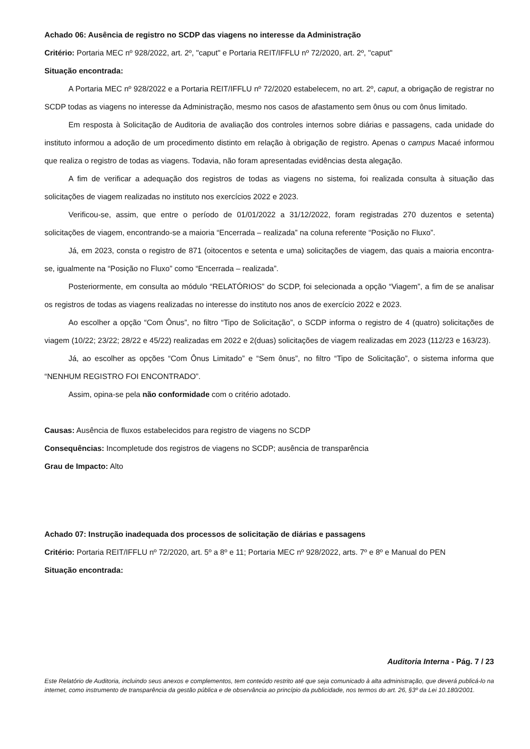Achado 06: Ausência de registro no SCDP das viagens no interesse da Administração
Critério: Portaria MEC nº 928/2022, art. 2º, "caput" e Portaria REIT/IFFLU nº 72/2020, art. 2º, "caput"
Situação encontrada:
A Portaria MEC nº 928/2022 e a Portaria REIT/IFFLU nº 72/2020 estabelecem, no art. 2º, caput, a obrigação de registrar no SCDP todas as viagens no interesse da Administração, mesmo nos casos de afastamento sem ônus ou com ônus limitado.
Em resposta à Solicitação de Auditoria de avaliação dos controles internos sobre diárias e passagens, cada unidade do instituto informou a adoção de um procedimento distinto em relação à obrigação de registro. Apenas o campus Macaé informou que realiza o registro de todas as viagens. Todavia, não foram apresentadas evidências desta alegação.
A fim de verificar a adequação dos registros de todas as viagens no sistema, foi realizada consulta à situação das solicitações de viagem realizadas no instituto nos exercícios 2022 e 2023.
Verificou-se, assim, que entre o período de 01/01/2022 a 31/12/2022, foram registradas 270 duzentos e setenta) solicitações de viagem, encontrando-se a maioria “Encerrada – realizada” na coluna referente “Posição no Fluxo”.
Já, em 2023, consta o registro de 871 (oitocentos e setenta e uma) solicitações de viagem, das quais a maioria encontra-se, igualmente na “Posição no Fluxo” como “Encerrada – realizada”.
Posteriormente, em consulta ao módulo “RELATÓRIOS” do SCDP, foi selecionada a opção “Viagem”, a fim de se analisar os registros de todas as viagens realizadas no interesse do instituto nos anos de exercício 2022 e 2023.
Ao escolher a opção “Com Ônus”, no filtro “Tipo de Solicitação”, o SCDP informa o registro de 4 (quatro) solicitações de viagem (10/22; 23/22; 28/22 e 45/22) realizadas em 2022 e 2(duas) solicitações de viagem realizadas em 2023 (112/23 e 163/23).
Já, ao escolher as opções “Com Ônus Limitado” e “Sem ônus”, no filtro “Tipo de Solicitação”, o sistema informa que “NENHUM REGISTRO FOI ENCONTRADO”.
Assim, opina-se pela não conformidade com o critério adotado.
Causas: Ausência de fluxos estabelecidos para registro de viagens no SCDP
Consequências: Incompletude dos registros de viagens no SCDP; ausência de transparência
Grau de Impacto: Alto
Achado 07: Instrução inadequada dos processos de solicitação de diárias e passagens
Critério: Portaria REIT/IFFLU nº 72/2020, art. 5º a 8º e 11; Portaria MEC nº 928/2022, arts. 7º e 8º e Manual do PEN
Situação encontrada:
Auditoria Interna - Pág. 7 / 23
Este Relatório de Auditoria, incluindo seus anexos e complementos, tem conteúdo restrito até que seja comunicado à alta administração, que deverá publicá-lo na internet, como instrumento de transparência da gestão pública e de observância ao princípio da publicidade, nos termos do art. 26, §3º da Lei 10.180/2001.